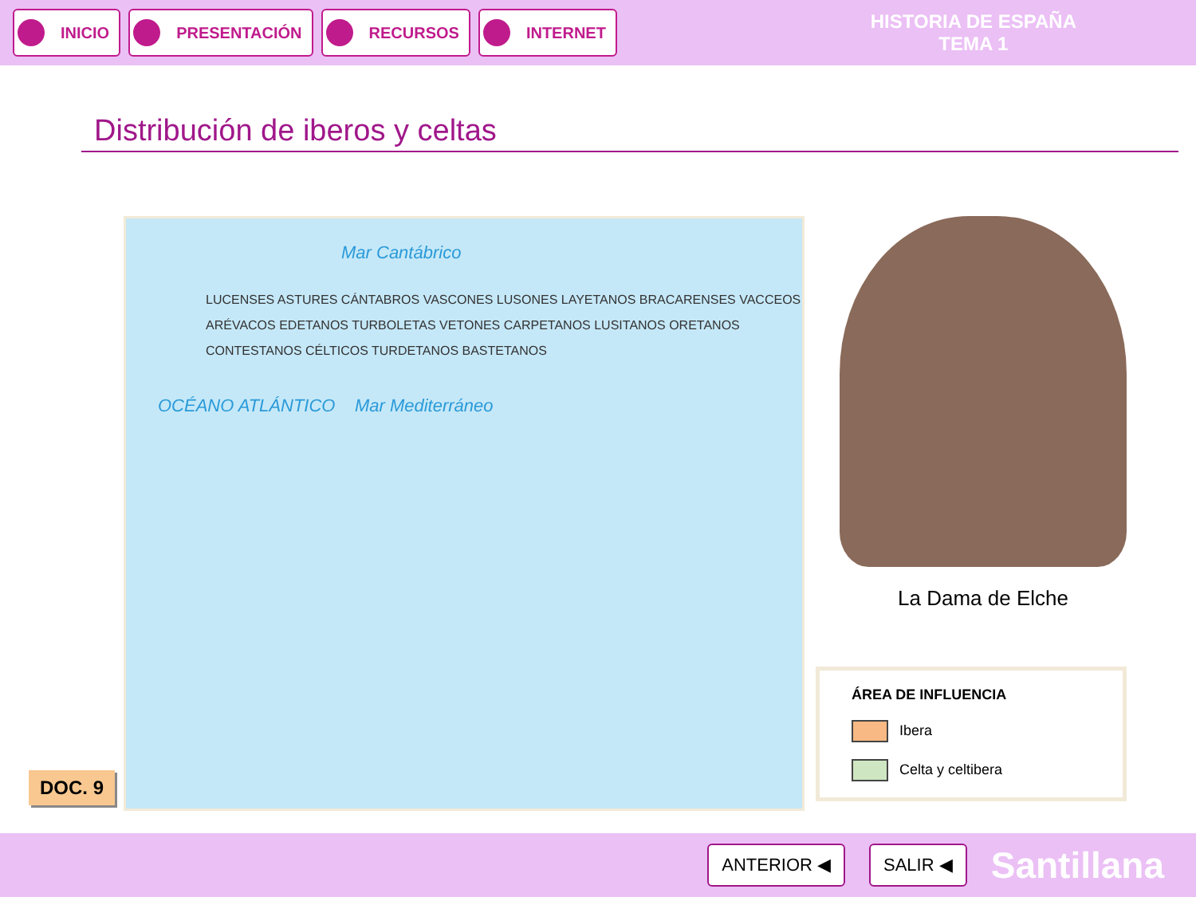INICIO PRESENTACIÓN RECURSOS INTERNET
HISTORIA DE ESPAÑA
TEMA 1
Distribución de iberos y celtas
Mar Cantábrico
LUCENSES ASTURES CÁNTABROS VASCONES LUSONES LAYETANOS BRACARENSES VACCEOS ARÉVACOS EDETANOS TURBOLETAS VETONES CARPETANOS LUSITANOS ORETANOS CONTESTANOS CÉLTICOS TURDETANOS BASTETANOS
OCÉANO ATLÁNTICO Mar Mediterráneo
La Dama de Elche
ÁREA DE INFLUENCIA
Ibera
Celta y celtibera
DOC. 9
ANTERIOR ◀ SALIR ◀ Santillana